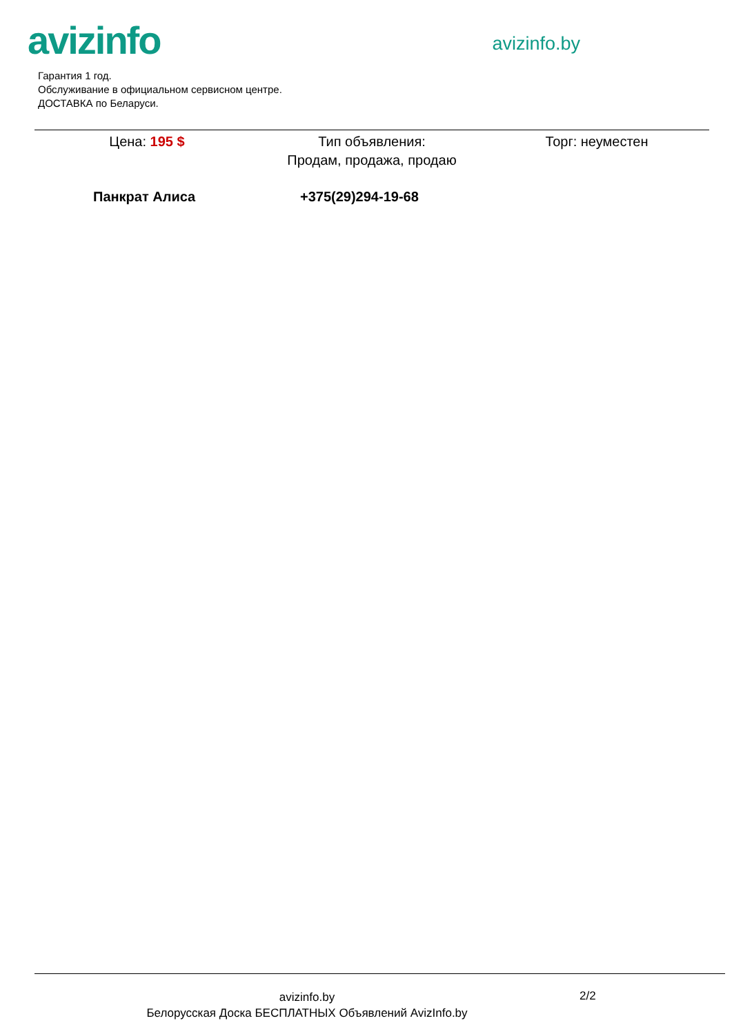avizinfo
avizinfo.by
Гарантия 1 год.
Обслуживание в официальном сервисном центре.
ДОСТАВКА по Беларуси.
Цена: 195 $ Тип объявления:
Продам, продажа, продаю
Торг: неуместен
Панкрат Алиса +375(29)294-19-68
avizinfo.by
Белорусская Доска БЕСПЛАТНЫХ Объявлений AvizInfo.by
2/2